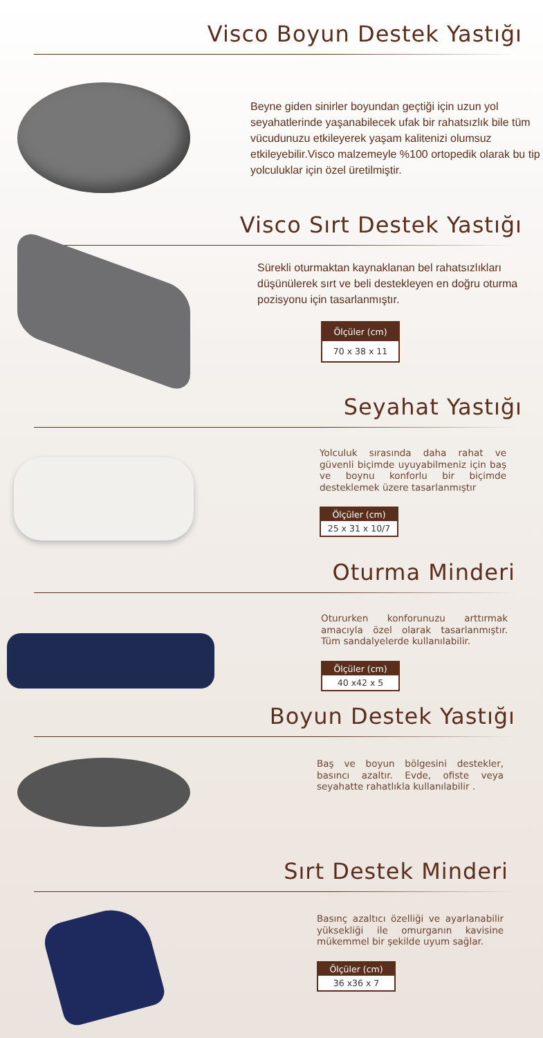Visco Boyun Destek Yastığı
Beyne giden sinirler boyundan geçtiği için uzun yol seyahatlerinde yaşanabilecek ufak bir rahatsızlık bile tüm vücudunuzu etkileyerek yaşam kalitenizi olumsuz etkileyebilir.Visco malzemeyle %100 ortopedik olarak bu tip yolculuklar için özel üretilmiştir.
Visco Sırt Destek Yastığı
Sürekli oturmaktan kaynaklanan bel rahatsızlıkları düşünülerek sırt ve beli destekleyen en doğru oturma pozisyonu için tasarlanmıştır.
| Ölçüler (cm) |
| --- |
| 70 x 38 x 11 |
Seyahat Yastığı
Yolculuk sırasında daha rahat ve güvenli biçimde uyuyabilmeniz için baş ve boynu konforlu bir biçimde desteklemek üzere tasarlanmıştır
| Ölçüler (cm) |
| --- |
| 25 x 31 x 10/7 |
Oturma Minderi
Otururken konforunuzu arttırmak amacıyla özel olarak tasarlanmıştır. Tüm sandalyelerde kullanılabilir.
| Ölçüler (cm) |
| --- |
| 40 x42 x 5 |
Boyun Destek Yastığı
Baş ve boyun bölgesini destekler, basıncı azaltır. Evde, ofiste veya seyahatte rahatlıkla kullanılabilir .
Sırt Destek Minderi
Basınç azaltıcı özelliği ve ayarlanabilir yüksekliği ile omurganın kavisine mükemmel bir şekilde uyum sağlar.
| Ölçüler (cm) |
| --- |
| 36 x36 x 7 |